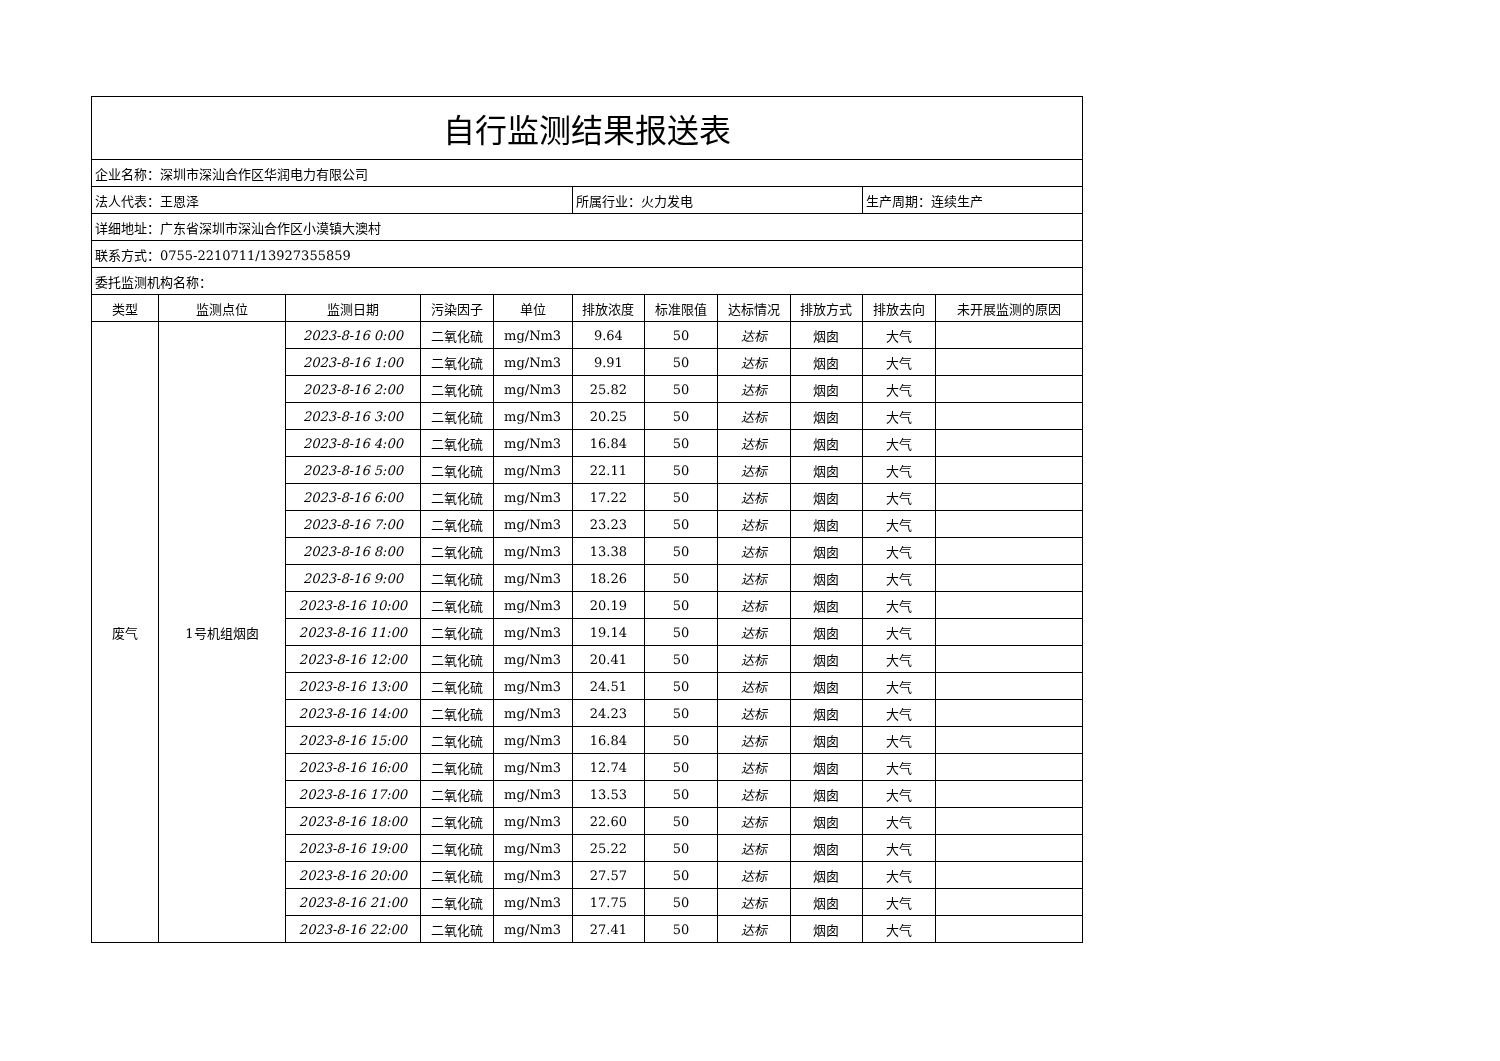| 自行监测结果报送表 | | | | | | | | | | |
| 企业名称：深圳市深汕合作区华润电力有限公司 | | | | | | | | | | |
| 法人代表：王恩泽 | | | | | 所属行业：火力发电 | | | | 生产周期：连续生产 | |
| 详细地址：广东省深圳市深汕合作区小漠镇大澳村 | | | | | | | | | | |
| 联系方式：0755-2210711/13927355859 | | | | | | | | | | |
| 委托监测机构名称： | | | | | | | | | | |
| 类型 | 监测点位 | 监测日期 | 污染因子 | 单位 | 排放浓度 | 标准限值 | 达标情况 | 排放方式 | 排放去向 | 未开展监测的原因 |
| 废气 | 1号机组烟囱 | 2023-8-16 0:00 | 二氧化硫 | mg/Nm3 | 9.64 | 50 | 达标 | 烟囱 | 大气 | |
| | | 2023-8-16 1:00 | 二氧化硫 | mg/Nm3 | 9.91 | 50 | 达标 | 烟囱 | 大气 | |
| | | 2023-8-16 2:00 | 二氧化硫 | mg/Nm3 | 25.82 | 50 | 达标 | 烟囱 | 大气 | |
| | | 2023-8-16 3:00 | 二氧化硫 | mg/Nm3 | 20.25 | 50 | 达标 | 烟囱 | 大气 | |
| | | 2023-8-16 4:00 | 二氧化硫 | mg/Nm3 | 16.84 | 50 | 达标 | 烟囱 | 大气 | |
| | | 2023-8-16 5:00 | 二氧化硫 | mg/Nm3 | 22.11 | 50 | 达标 | 烟囱 | 大气 | |
| | | 2023-8-16 6:00 | 二氧化硫 | mg/Nm3 | 17.22 | 50 | 达标 | 烟囱 | 大气 | |
| | | 2023-8-16 7:00 | 二氧化硫 | mg/Nm3 | 23.23 | 50 | 达标 | 烟囱 | 大气 | |
| | | 2023-8-16 8:00 | 二氧化硫 | mg/Nm3 | 13.38 | 50 | 达标 | 烟囱 | 大气 | |
| | | 2023-8-16 9:00 | 二氧化硫 | mg/Nm3 | 18.26 | 50 | 达标 | 烟囱 | 大气 | |
| | | 2023-8-16 10:00 | 二氧化硫 | mg/Nm3 | 20.19 | 50 | 达标 | 烟囱 | 大气 | |
| | | 2023-8-16 11:00 | 二氧化硫 | mg/Nm3 | 19.14 | 50 | 达标 | 烟囱 | 大气 | |
| | | 2023-8-16 12:00 | 二氧化硫 | mg/Nm3 | 20.41 | 50 | 达标 | 烟囱 | 大气 | |
| | | 2023-8-16 13:00 | 二氧化硫 | mg/Nm3 | 24.51 | 50 | 达标 | 烟囱 | 大气 | |
| | | 2023-8-16 14:00 | 二氧化硫 | mg/Nm3 | 24.23 | 50 | 达标 | 烟囱 | 大气 | |
| | | 2023-8-16 15:00 | 二氧化硫 | mg/Nm3 | 16.84 | 50 | 达标 | 烟囱 | 大气 | |
| | | 2023-8-16 16:00 | 二氧化硫 | mg/Nm3 | 12.74 | 50 | 达标 | 烟囱 | 大气 | |
| | | 2023-8-16 17:00 | 二氧化硫 | mg/Nm3 | 13.53 | 50 | 达标 | 烟囱 | 大气 | |
| | | 2023-8-16 18:00 | 二氧化硫 | mg/Nm3 | 22.60 | 50 | 达标 | 烟囱 | 大气 | |
| | | 2023-8-16 19:00 | 二氧化硫 | mg/Nm3 | 25.22 | 50 | 达标 | 烟囱 | 大气 | |
| | | 2023-8-16 20:00 | 二氧化硫 | mg/Nm3 | 27.57 | 50 | 达标 | 烟囱 | 大气 | |
| | | 2023-8-16 21:00 | 二氧化硫 | mg/Nm3 | 17.75 | 50 | 达标 | 烟囱 | 大气 | |
| | | 2023-8-16 22:00 | 二氧化硫 | mg/Nm3 | 27.41 | 50 | 达标 | 烟囱 | 大气 | |